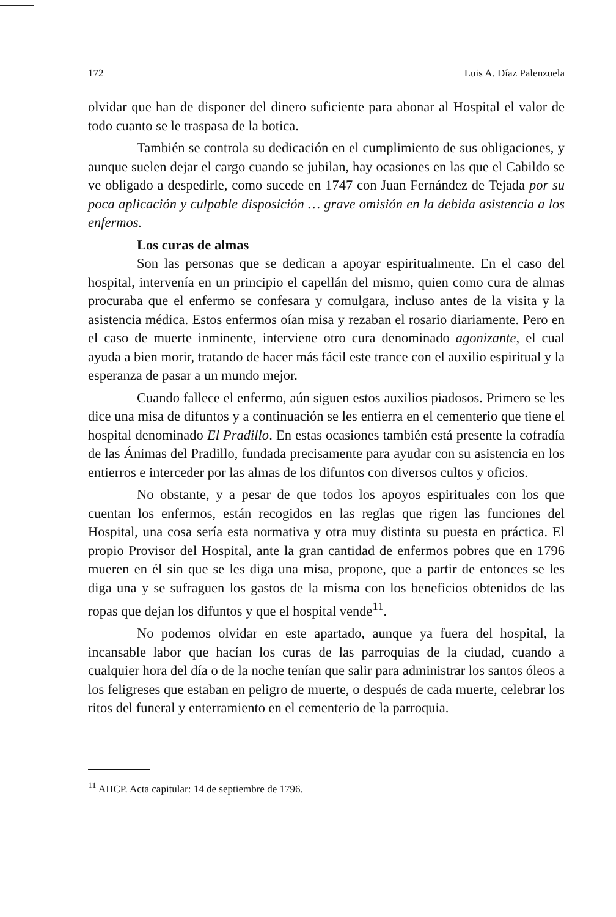172 Luis A. Díaz Palenzuela
olvidar que han de disponer del dinero suficiente para abonar al Hospital el valor de todo cuanto se le traspasa de la botica.
También se controla su dedicación en el cumplimiento de sus obligaciones, y aunque suelen dejar el cargo cuando se jubilan, hay ocasiones en las que el Cabildo se ve obligado a despedirle, como sucede en 1747 con Juan Fernández de Tejada por su poca aplicación y culpable disposición … grave omisión en la debida asistencia a los enfermos.
Los curas de almas
Son las personas que se dedican a apoyar espiritualmente. En el caso del hospital, intervenía en un principio el capellán del mismo, quien como cura de almas procuraba que el enfermo se confesara y comulgara, incluso antes de la visita y la asistencia médica. Estos enfermos oían misa y rezaban el rosario diariamente. Pero en el caso de muerte inminente, interviene otro cura denominado agonizante, el cual ayuda a bien morir, tratando de hacer más fácil este trance con el auxilio espiritual y la esperanza de pasar a un mundo mejor.
Cuando fallece el enfermo, aún siguen estos auxilios piadosos. Primero se les dice una misa de difuntos y a continuación se les entierra en el cementerio que tiene el hospital denominado El Pradillo. En estas ocasiones también está presente la cofradía de las Ánimas del Pradillo, fundada precisamente para ayudar con su asistencia en los entierros e interceder por las almas de los difuntos con diversos cultos y oficios.
No obstante, y a pesar de que todos los apoyos espirituales con los que cuentan los enfermos, están recogidos en las reglas que rigen las funciones del Hospital, una cosa sería esta normativa y otra muy distinta su puesta en práctica. El propio Provisor del Hospital, ante la gran cantidad de enfermos pobres que en 1796 mueren en él sin que se les diga una misa, propone, que a partir de entonces se les diga una y se sufraguen los gastos de la misma con los beneficios obtenidos de las ropas que dejan los difuntos y que el hospital vende<sup>11</sup>.
No podemos olvidar en este apartado, aunque ya fuera del hospital, la incansable labor que hacían los curas de las parroquias de la ciudad, cuando a cualquier hora del día o de la noche tenían que salir para administrar los santos óleos a los feligreses que estaban en peligro de muerte, o después de cada muerte, celebrar los ritos del funeral y enterramiento en el cementerio de la parroquia.
<sup>11</sup> AHCP. Acta capitular: 14 de septiembre de 1796.